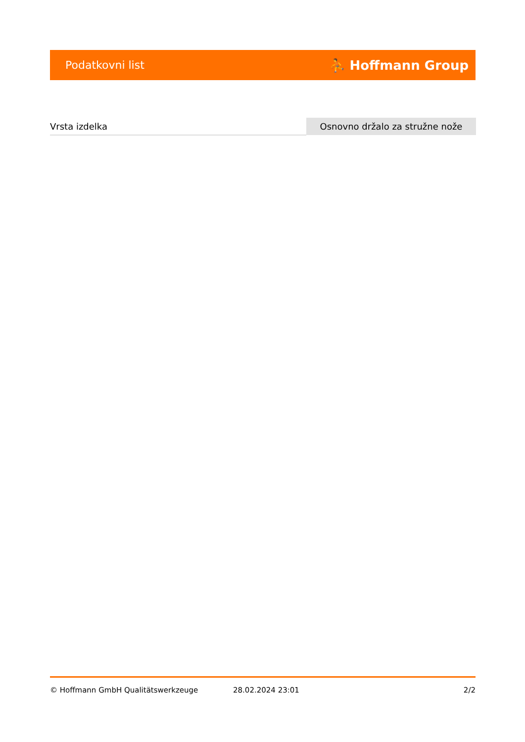Podatkovni list ⛹ Hoffmann Group
| Vrsta izdelka | Osnovno držalo za stružne nože |
© Hoffmann GmbH Qualitätswerkzeuge 28.02.2024 23:01 2/2